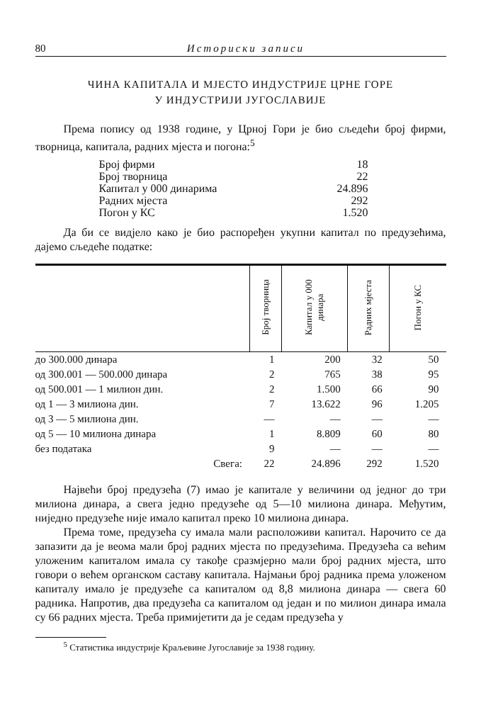80 Историски записи
ЧИНА КАПИТАЛА И МЈЕСТО ИНДУСТРИЈЕ ЦРНЕ ГОРЕ
У ИНДУСТРИЈИ ЈУГОСЛАВИЈЕ
Према попису од 1938 године, у Црној Гори је био сљедећи број фирми, творница, капитала, радних мјеста и погона:<sup>5</sup>
Број фирми 18
Број творница 22
Капитал у 000 динарима 24.896
Радних мјеста 292
Погон у КС 1.520
Да би се видјело како је био распоређен укупни капитал по предузећима, дајемо сљедеће податке:
| | Број творница | Капитал у 000 динара | Радних мјеста | Погон у КС |
| --- | --- | --- | --- | --- |
| до 300.000 динара | 1 | 200 | 32 | 50 |
| од 300.001 — 500.000 динара | 2 | 765 | 38 | 95 |
| од 500.001 — 1 милион дин. | 2 | 1.500 | 66 | 90 |
| од 1 — 3 милиона дин. | 7 | 13.622 | 96 | 1.205 |
| од 3 — 5 милиона дин. | — | — | — | — |
| од 5 — 10 милиона динара | 1 | 8.809 | 60 | 80 |
| без податaка | 9 | — | — | — |
| Свега: | 22 | 24.896 | 292 | 1.520 |
Највећи број предузећа (7) имао је капитале у величини од једног до три милиона динара, а свега једно предузеће од 5—10 милиона динара. Међутим, ниједно предузеће није имало капитал преко 10 милиона динара.
Према томе, предузећа су имала мали расположиви капитал. Нарочито се да запазити да је веома мали број радних мјеста по предузећима. Предузећа са већим уложеним капиталом имала су такође сразмјерно мали број радних мјеста, што говори о већем органском саставу капитала. Најмањи број радника према уложеном капиталу имало је предузеће са капиталом од 8,8 милиона динара — свега 60 радника. Напротив, два предузећа са капиталом од један и по милион динара имала су 66 радних мјеста. Треба примијетити да је седам предузећа у
<sup>5</sup> Статистика индустрије Краљевине Југославије за 1938 годину.